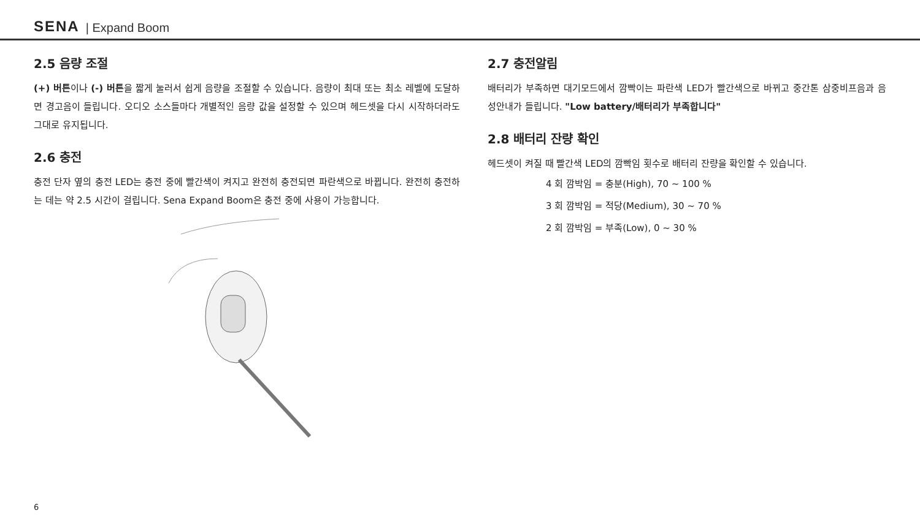SENA | Expand Boom
2.5 음량 조절
(+) 버튼이나 (-) 버튼을 짧게 눌러서 쉽게 음량을 조절할 수 있습니다. 음량이 최대 또는 최소 레벨에 도달하면 경고음이 들립니다. 오디오 소스들마다 개별적인 음량 값을 설정할 수 있으며 헤드셋을 다시 시작하더라도 그대로 유지됩니다.
2.6 충전
충전 단자 옆의 충전 LED는 충전 중에 빨간색이 켜지고 완전히 충전되면 파란색으로 바뀝니다. 완전히 충전하는 데는 약 2.5 시간이 걸립니다. Sena Expand Boom은 충전 중에 사용이 가능합니다.
2.7 충전알림
배터리가 부족하면 대기모드에서 깜빡이는 파란색 LED가 빨간색으로 바뀌고 중간톤 삼중비프음과 음성안내가 들립니다. "Low battery/배터리가 부족합니다"
2.8 배터리 잔량 확인
헤드셋이 켜질 때 빨간색 LED의 깜빡임 횟수로 배터리 잔량을 확인할 수 있습니다.
4 회 깜박임 = 충분(High), 70 ~ 100 %
3 회 깜박임 = 적당(Medium), 30 ~ 70 %
2 회 깜박임 = 부족(Low), 0 ~ 30 %
6